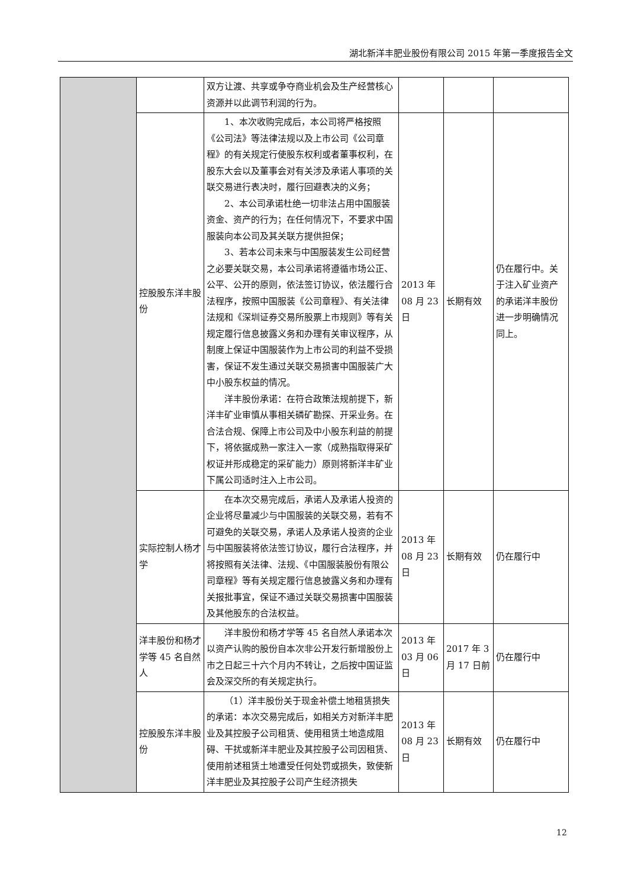湖北新洋丰肥业股份有限公司 2015 年第一季度报告全文
| | | 双方让渡、共享或争夺商业机会及生产经营核心资源并以此调节利润的行为。 | | | |
| | 控股股东洋丰股份 | 1、本次收购完成后，本公司将严格按照《公司法》等法律法规以及上市公司《公司章程》的有关规定行使股东权利或者董事权利，在股东大会以及董事会对有关涉及承诺人事项的关联交易进行表决时，履行回避表决的义务； 2、本公司承诺杜绝一切非法占用中国服装资金、资产的行为；在任何情况下，不要求中国服装向本公司及其关联方提供担保； 3、若本公司未来与中国服装发生公司经营之必要关联交易，本公司承诺将遵循市场公正、公平、公开的原则，依法签订协议，依法履行合法程序，按照中国服装《公司章程》、有关法律法规和《深圳证券交易所股票上市规则》等有关规定履行信息披露义务和办理有关审议程序，从制度上保证中国服装作为上市公司的利益不受损害，保证不发生通过关联交易损害中国服装广大中小股东权益的情况。 洋丰股份承诺：在符合政策法规前提下，新洋丰矿业审慎从事相关磷矿勘探、开采业务。在合法合规、保障上市公司及中小股东利益的前提下，将依据成熟一家注入一家（成熟指取得采矿权证并形成稳定的采矿能力）原则将新洋丰矿业下属公司适时注入上市公司。 | 2013 年 08 月 23 日 | 长期有效 | 仍在履行中。关于注入矿业资产的承诺洋丰股份进一步明确情况同上。 |
| | 实际控制人杨才学 | 在本次交易完成后，承诺人及承诺人投资的企业将尽量减少与中国服装的关联交易，若有不可避免的关联交易，承诺人及承诺人投资的企业与中国服装将依法签订协议，履行合法程序，并将按照有关法律、法规、《中国服装股份有限公司章程》等有关规定履行信息披露义务和办理有关报批事宜，保证不通过关联交易损害中国服装及其他股东的合法权益。 | 2013 年 08 月 23 日 | 长期有效 | 仍在履行中 |
| | 洋丰股份和杨才学等 45 名自然人 | 洋丰股份和杨才学等 45 名自然人承诺本次以资产认购的股份自本次非公开发行新增股份上市之日起三十六个月内不转让，之后按中国证监会及深交所的有关规定执行。 | 2013 年 03 月 06 日 | 2017 年 3 月 17 日前 | 仍在履行中 |
| | 控股股东洋丰股份 | （1）洋丰股份关于现金补偿土地租赁损失的承诺：本次交易完成后，如相关方对新洋丰肥业及其控股子公司租赁、使用租赁土地造成阻碍、干扰或新洋丰肥业及其控股子公司因租赁、使用前述租赁土地遭受任何处罚或损失，致使新洋丰肥业及其控股子公司产生经济损失 | 2013 年 08 月 23 日 | 长期有效 | 仍在履行中 |
12